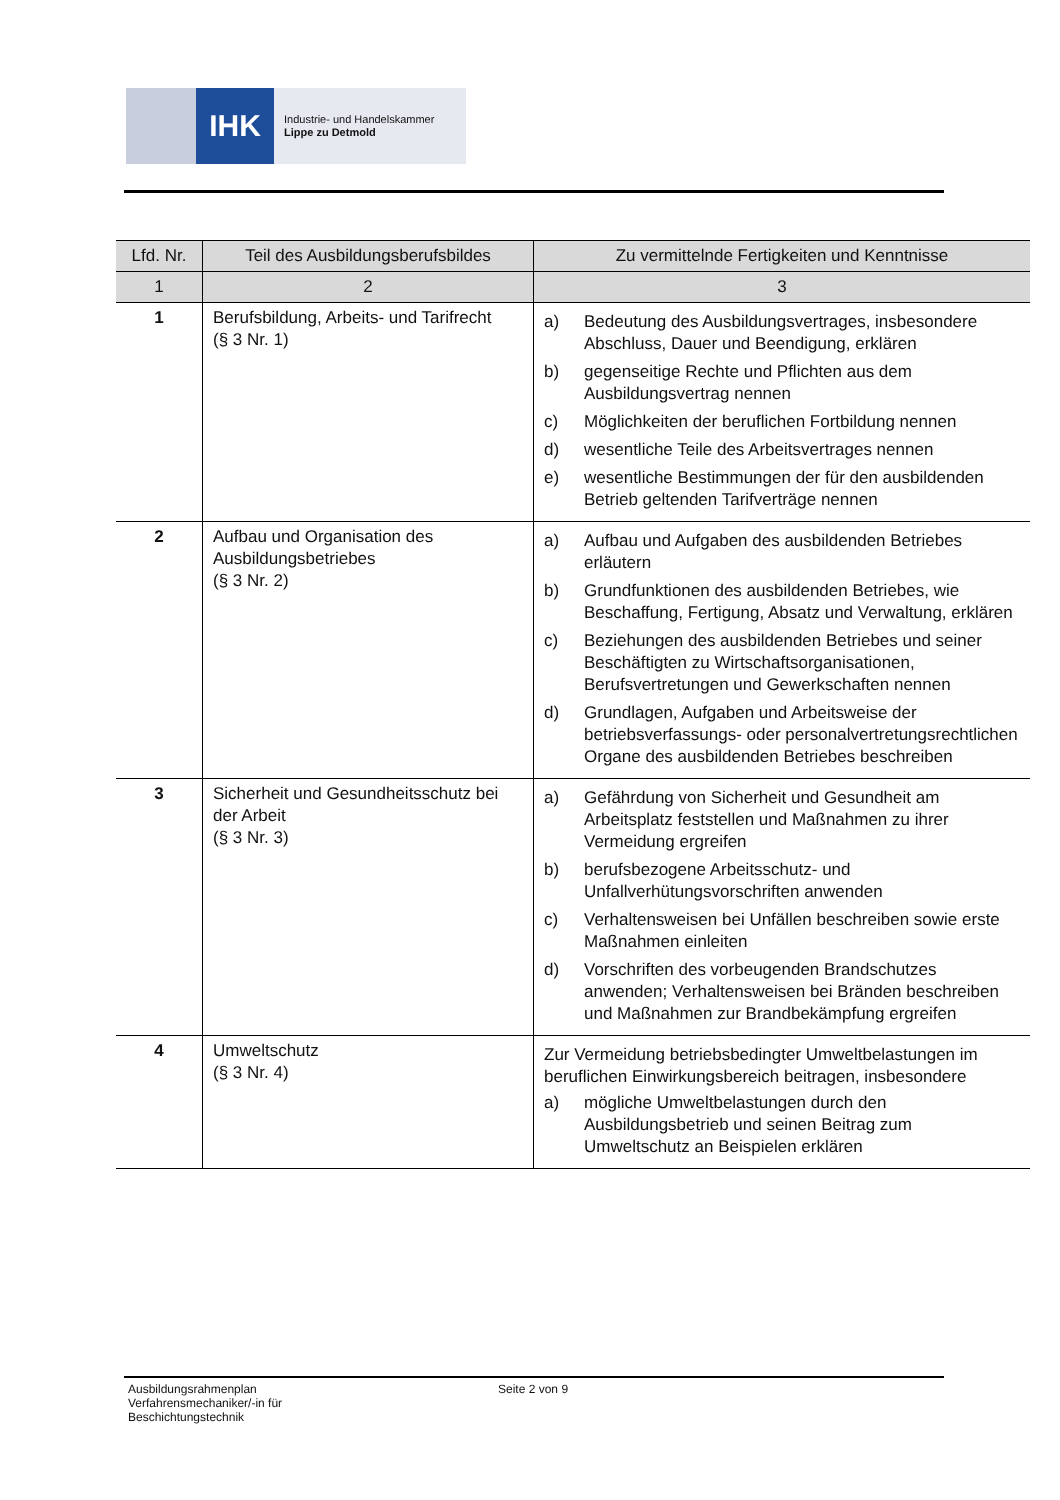IHK
Industrie- und Handelskammer
Lippe zu Detmold
| Lfd. Nr. | Teil des Ausbildungsberufsbildes | Zu vermittelnde Fertigkeiten und Kenntnisse |
| --- | --- | --- |
| 1 | 2 | 3 |
| 1 | Berufsbildung, Arbeits- und Tarifrecht (§ 3 Nr. 1) | a) Bedeutung des Ausbildungsvertrages, insbesondere Abschluss, Dauer und Beendigung, erklären b) gegenseitige Rechte und Pflichten aus dem Ausbildungsvertrag nennen c) Möglichkeiten der beruflichen Fortbildung nennen d) wesentliche Teile des Arbeitsvertrages nennen e) wesentliche Bestimmungen der für den ausbildenden Betrieb geltenden Tarifverträge nennen |
| 2 | Aufbau und Organisation des Ausbildungsbetriebes (§ 3 Nr. 2) | a) Aufbau und Aufgaben des ausbildenden Betriebes erläutern b) Grundfunktionen des ausbildenden Betriebes, wie Beschaffung, Fertigung, Absatz und Verwaltung, erklären c) Beziehungen des ausbildenden Betriebes und seiner Beschäftigten zu Wirtschaftsorganisationen, Berufsvertretungen und Gewerkschaften nennen d) Grundlagen, Aufgaben und Arbeitsweise der betriebsverfassungs- oder personalvertretungsrechtlichen Organe des ausbildenden Betriebes beschreiben |
| 3 | Sicherheit und Gesundheitsschutz bei der Arbeit (§ 3 Nr. 3) | a) Gefährdung von Sicherheit und Gesundheit am Arbeitsplatz feststellen und Maßnahmen zu ihrer Vermeidung ergreifen b) berufsbezogene Arbeitsschutz- und Unfallverhütungsvorschriften anwenden c) Verhaltensweisen bei Unfällen beschreiben sowie erste Maßnahmen einleiten d) Vorschriften des vorbeugenden Brandschutzes anwenden; Verhaltensweisen bei Bränden beschreiben und Maßnahmen zur Brandbekämpfung ergreifen |
| 4 | Umweltschutz (§ 3 Nr. 4) | Zur Vermeidung betriebsbedingter Umweltbelastungen im beruflichen Einwirkungsbereich beitragen, insbesondere a) mögliche Umweltbelastungen durch den Ausbildungsbetrieb und seinen Beitrag zum Umweltschutz an Beispielen erklären |
Ausbildungsrahmenplan
Verfahrensmechaniker/-in für
Beschichtungstechnik
Seite 2 von 9